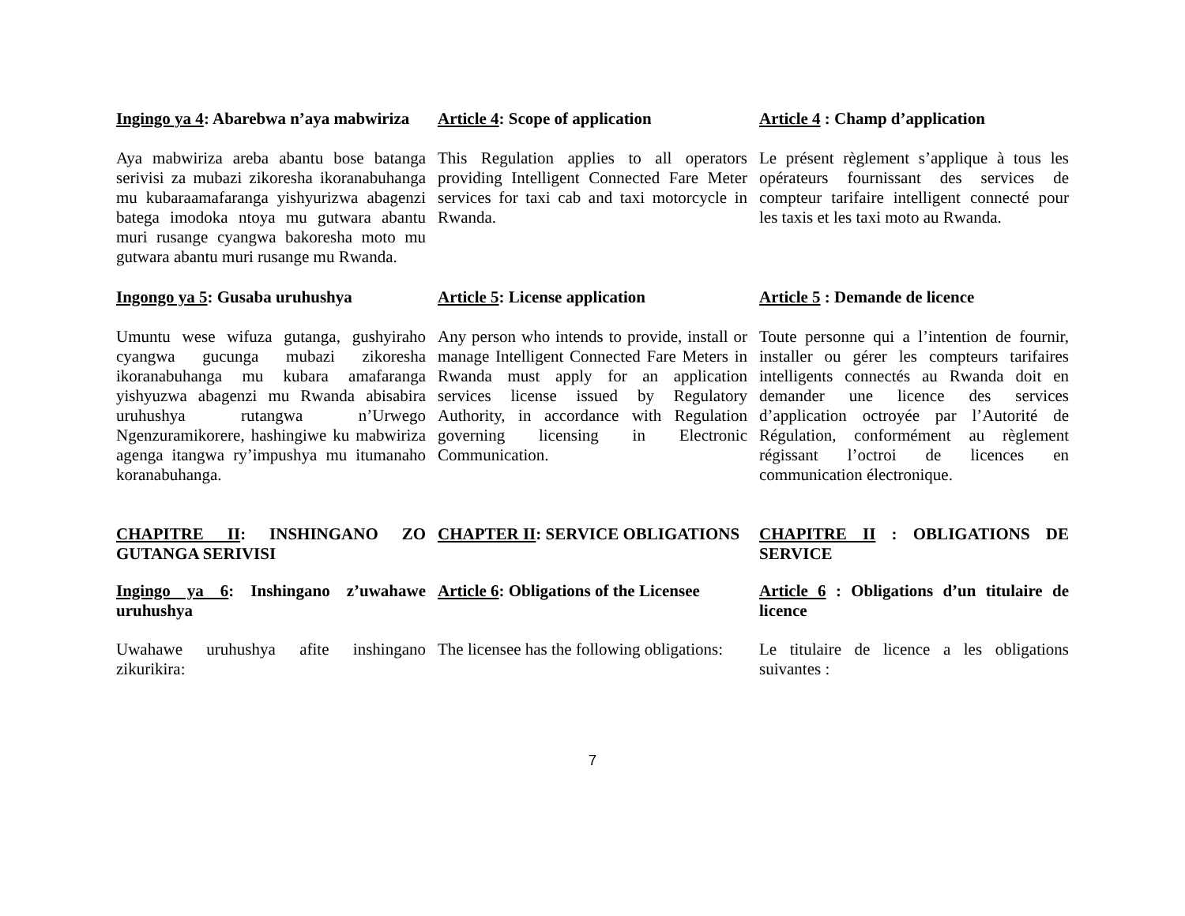Ingingo ya 4: Abarebwa n’aya mabwiriza
Article 4: Scope of application Article 4 : Champ d’application
Aya mabwiriza areba abantu bose batanga serivisi za mubazi zikoresha ikoranabuhanga mu kubaraamafaranga yishyurizwa abagenzi batega imodoka ntoya mu gutwara abantu muri rusange cyangwa bakoresha moto mu gutwara abantu muri rusange mu Rwanda.
This Regulation applies to all operators providing Intelligent Connected Fare Meter services for taxi cab and taxi motorcycle in Rwanda.
Le présent règlement s’applique à tous les opérateurs fournissant des services de compteur tarifaire intelligent connecté pour les taxis et les taxi moto au Rwanda.
Ingongo ya 5: Gusaba uruhushya Article 5: License application Article 5 : Demande de licence
Umuntu wese wifuza gutanga, gushyiraho cyangwa gucunga mubazi zikoresha ikoranabuhanga mu kubara amafaranga yishyuzwa abagenzi mu Rwanda abisabira uruhushya rutangwa n’Urwego Ngenzuramikorere, hashingiwe ku mabwiriza agenga itangwa ry’impushya mu itumanaho koranabuhanga.
Any person who intends to provide, install or manage Intelligent Connected Fare Meters in Rwanda must apply for an application services license issued by Regulatory Authority, in accordance with Regulation governing licensing in Electronic Communication.
Toute personne qui a l’intention de fournir, installer ou gérer les compteurs tarifaires intelligents connectés au Rwanda doit en demander une licence des services d’application octroyée par l’Autorité de Régulation, conformément au règlement régissant l’octroi de licences en communication électronique.
CHAPITRE II: INSHINGANO ZO GUTANGA SERIVISI
CHAPTER II: SERVICE OBLIGATIONS CHAPITRE II : OBLIGATIONS DE SERVICE
Ingingo ya 6: Inshingano z’uwahawe uruhushya
Article 6: Obligations of the Licensee
Article 6 : Obligations d’un titulaire de licence
Uwahawe uruhushya afite inshingano zikurikira:
The licensee has the following obligations:
Le titulaire de licence a les obligations suivantes :
7